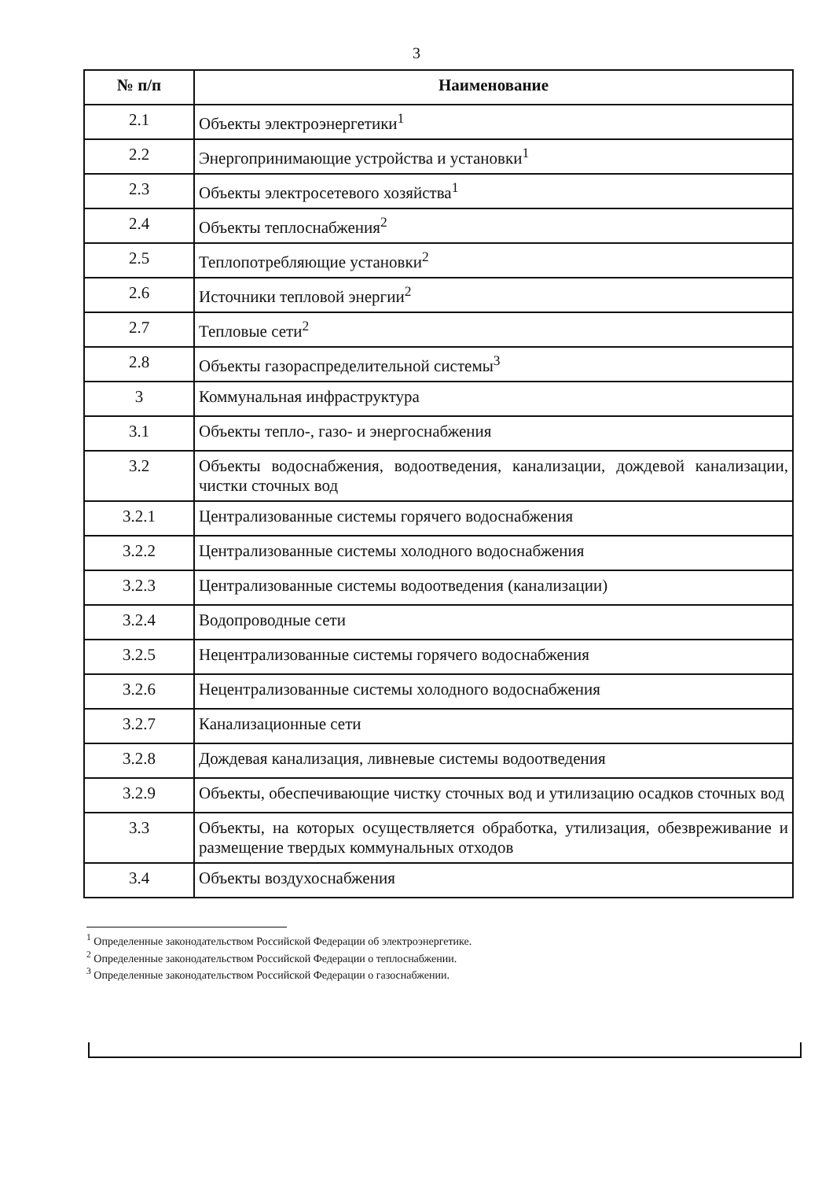3
| № п/п | Наименование |
| --- | --- |
| 2.1 | Объекты электроэнергетики<sup>1</sup> |
| 2.2 | Энергопринимающие устройства и установки<sup>1</sup> |
| 2.3 | Объекты электросетевого хозяйства<sup>1</sup> |
| 2.4 | Объекты теплоснабжения<sup>2</sup> |
| 2.5 | Теплопотребляющие установки<sup>2</sup> |
| 2.6 | Источники тепловой энергии<sup>2</sup> |
| 2.7 | Тепловые сети<sup>2</sup> |
| 2.8 | Объекты газораспределительной системы<sup>3</sup> |
| 3 | Коммунальная инфраструктура |
| 3.1 | Объекты тепло-, газо- и энергоснабжения |
| 3.2 | Объекты водоснабжения, водоотведения, канализации, дождевой канализации, чистки сточных вод |
| 3.2.1 | Централизованные системы горячего водоснабжения |
| 3.2.2 | Централизованные системы холодного водоснабжения |
| 3.2.3 | Централизованные системы водоотведения (канализации) |
| 3.2.4 | Водопроводные сети |
| 3.2.5 | Нецентрализованные системы горячего водоснабжения |
| 3.2.6 | Нецентрализованные системы холодного водоснабжения |
| 3.2.7 | Канализационные сети |
| 3.2.8 | Дождевая канализация, ливневые системы водоотведения |
| 3.2.9 | Объекты, обеспечивающие чистку сточных вод и утилизацию осадков сточных вод |
| 3.3 | Объекты, на которых осуществляется обработка, утилизация, обезвреживание и размещение твердых коммунальных отходов |
| 3.4 | Объекты воздухоснабжения |
<sup>1</sup> Определенные законодательством Российской Федерации об электроэнергетике.
<sup>2</sup> Определенные законодательством Российской Федерации о теплоснабжении.
<sup>3</sup> Определенные законодательством Российской Федерации о газоснабжении.